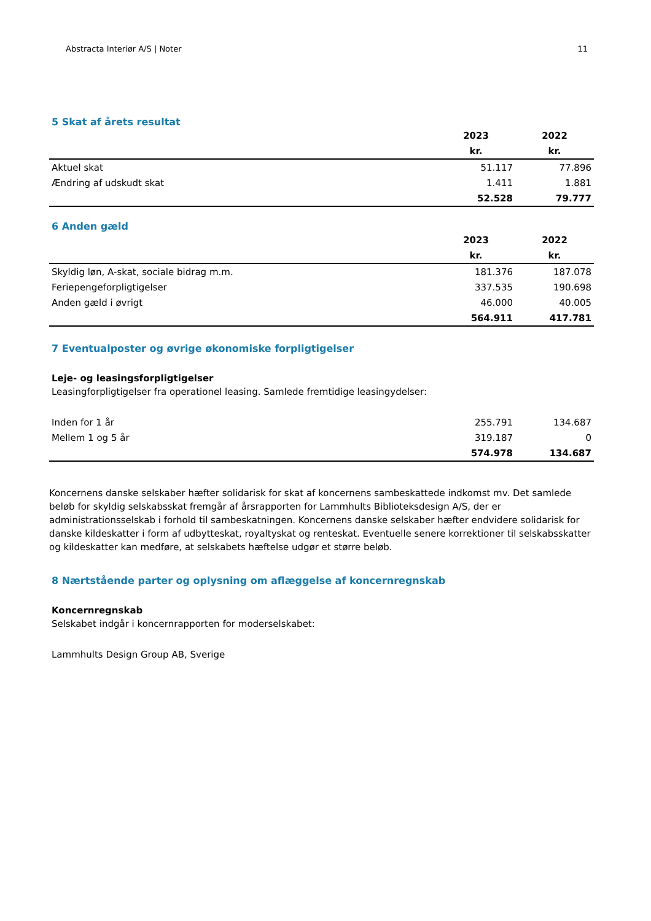Abstracta Interiør A/S | Noter 11
5 Skat af årets resultat
| | 2023 | 2022 |
| --- | --- | --- |
| | kr. | kr. |
| Aktuel skat | 51.117 | 77.896 |
| Ændring af udskudt skat | 1.411 | 1.881 |
| | 52.528 | 79.777 |
6 Anden gæld
| | 2023 | 2022 |
| --- | --- | --- |
| | kr. | kr. |
| Skyldig løn, A-skat, sociale bidrag m.m. | 181.376 | 187.078 |
| Feriepengeforpligtigelser | 337.535 | 190.698 |
| Anden gæld i øvrigt | 46.000 | 40.005 |
| | 564.911 | 417.781 |
7 Eventualposter og øvrige økonomiske forpligtigelser
Leje- og leasingsforpligtigelser
Leasingforpligtigelser fra operationel leasing. Samlede fremtidige leasingydelser:
| Inden for 1 år | 255.791 | 134.687 |
| Mellem 1 og 5 år | 319.187 | 0 |
| | 574.978 | 134.687 |
Koncernens danske selskaber hæfter solidarisk for skat af koncernens sambeskattede indkomst mv. Det samlede beløb for skyldig selskabsskat fremgår af årsrapporten for Lammhults Biblioteksdesign A/S, der er administrationsselskab i forhold til sambeskatningen. Koncernens danske selskaber hæfter endvidere solidarisk for danske kildeskatter i form af udbytteskat, royaltyskat og renteskat. Eventuelle senere korrektioner til selskabsskatter og kildeskatter kan medføre, at selskabets hæftelse udgør et større beløb.
8 Nærtstående parter og oplysning om aflæggelse af koncernregnskab
Koncernregnskab
Selskabet indgår i koncernrapporten for moderselskabet:
Lammhults Design Group AB, Sverige